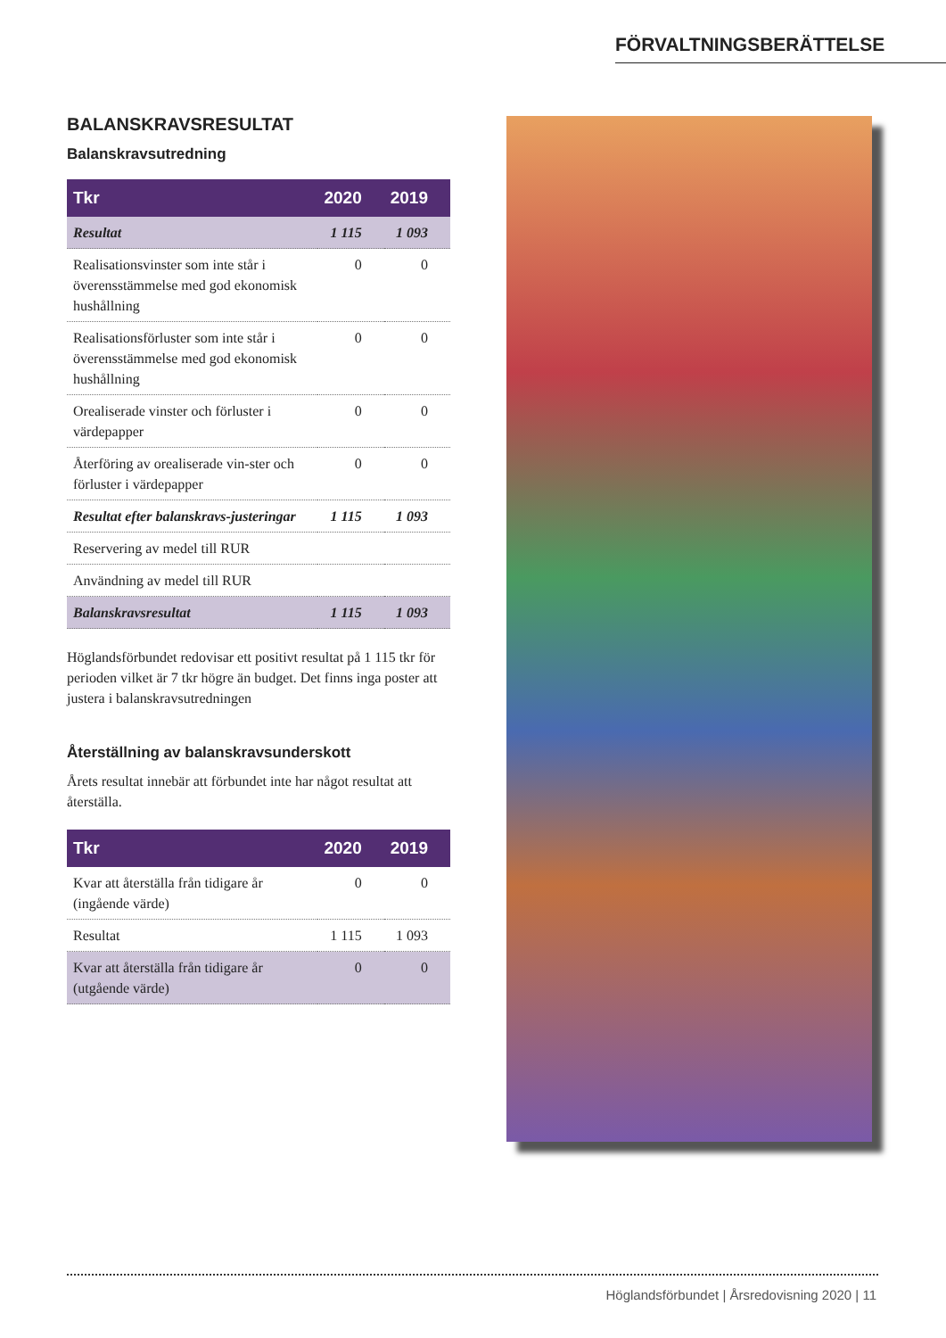FÖRVALTNINGSBERÄTTELSE
BALANSKRAVSRESULTAT
Balanskravsutredning
| Tkr | 2020 | 2019 |
| --- | --- | --- |
| Resultat | 1 115 | 1 093 |
| Realisationsvinster som inte står i överensstämmelse med god ekonomisk hushållning | 0 | 0 |
| Realisationsförluster som inte står i överensstämmelse med god ekonomisk hushållning | 0 | 0 |
| Orealiserade vinster och förluster i värdepapper | 0 | 0 |
| Återföring av orealiserade vin-ster och förluster i värdepapper | 0 | 0 |
| Resultat efter balanskravs-justeringar | 1 115 | 1 093 |
| Reservering av medel till RUR | | |
| Användning av medel till RUR | | |
| Balanskravsresultat | 1 115 | 1 093 |
Höglandsförbundet redovisar ett positivt resultat på 1 115 tkr för perioden vilket är 7 tkr högre än budget. Det finns inga poster att justera i balanskravsutredningen
Återställning av balanskravsunderskott
Årets resultat innebär att förbundet inte har något resultat att återställa.
| Tkr | 2020 | 2019 |
| --- | --- | --- |
| Kvar att återställa från tidigare år (ingående värde) | 0 | 0 |
| Resultat | 1 115 | 1 093 |
| Kvar att återställa från tidigare år (utgående värde) | 0 | 0 |
Höglandsförbundet | Årsredovisning 2020 | 11